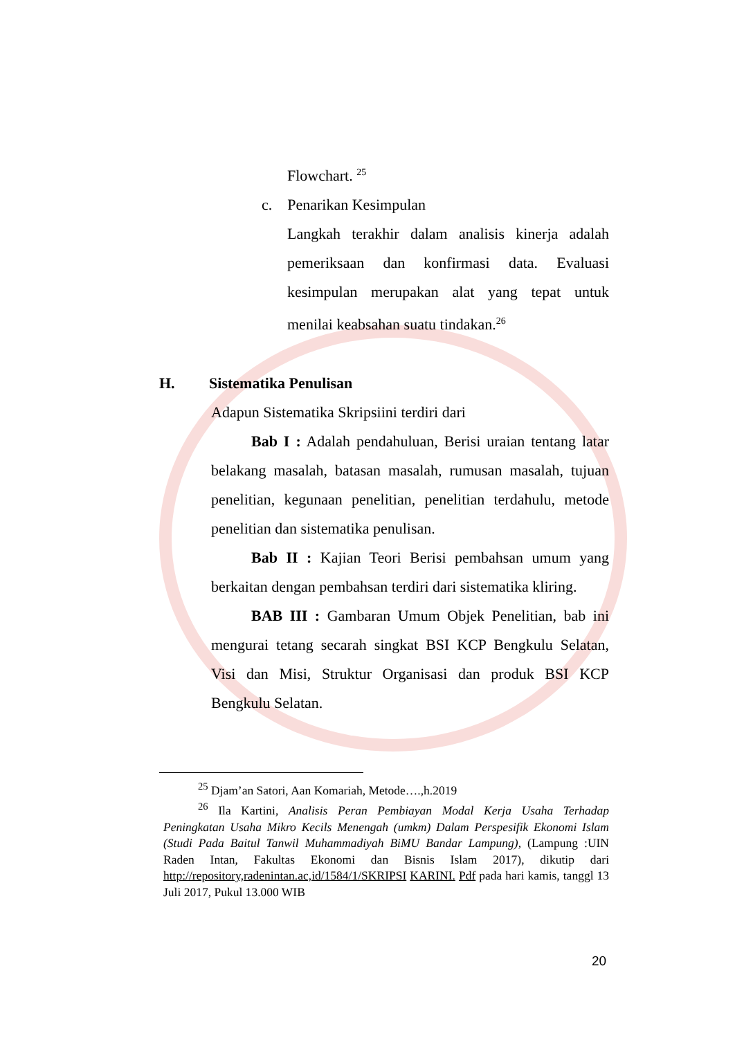Flowchart. <sup>25</sup>
c. Penarikan Kesimpulan
Langkah terakhir dalam analisis kinerja adalah pemeriksaan dan konfirmasi data. Evaluasi kesimpulan merupakan alat yang tepat untuk menilai keabsahan suatu tindakan.<sup>26</sup>
H. Sistematika Penulisan
Adapun Sistematika Skripsiini terdiri dari
Bab I : Adalah pendahuluan, Berisi uraian tentang latar belakang masalah, batasan masalah, rumusan masalah, tujuan penelitian, kegunaan penelitian, penelitian terdahulu, metode penelitian dan sistematika penulisan.
Bab II : Kajian Teori Berisi pembahsan umum yang berkaitan dengan pembahsan terdiri dari sistematika kliring.
BAB III : Gambaran Umum Objek Penelitian, bab ini mengurai tetang secarah singkat BSI KCP Bengkulu Selatan, Visi dan Misi, Struktur Organisasi dan produk BSI KCP Bengkulu Selatan.
<sup>25</sup> Djam’an Satori, Aan Komariah, Metode….,h.2019
<sup>26</sup> Ila Kartini, Analisis Peran Pembiayan Modal Kerja Usaha Terhadap Peningkatan Usaha Mikro Kecils Menengah (umkm) Dalam Perspesifik Ekonomi Islam (Studi Pada Baitul Tanwil Muhammadiyah BiMU Bandar Lampung), (Lampung :UIN Raden Intan, Fakultas Ekonomi dan Bisnis Islam 2017), dikutip dari http://repository,radenintan.ac,id/1584/1/SKRIPSI KARINI. Pdf pada hari kamis, tanggl 13 Juli 2017, Pukul 13.000 WIB
20